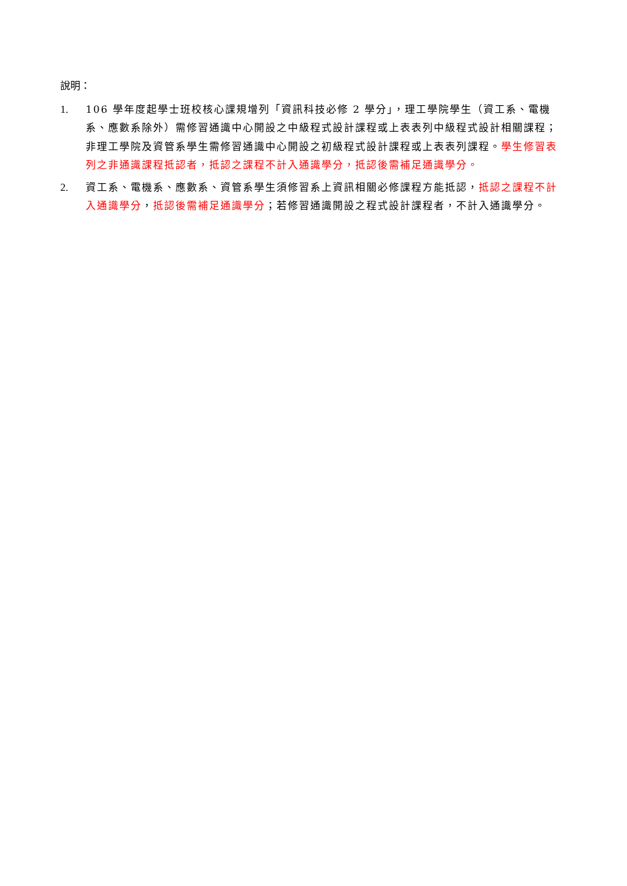說明：
1. 106 學年度起學士班校核心課規增列「資訊科技必修 2 學分」，理工學院學生（資工系、電機系、應數系除外）需修習通識中心開設之中級程式設計課程或上表表列中級程式設計相關課程；非理工學院及資管系學生需修習通識中心開設之初級程式設計課程或上表表列課程。學生修習表列之非通識課程抵認者，抵認之課程不計入通識學分，抵認後需補足通識學分。
2. 資工系、電機系、應數系、資管系學生須修習系上資訊相關必修課程方能抵認，抵認之課程不計入通識學分，抵認後需補足通識學分；若修習通識開設之程式設計課程者，不計入通識學分。